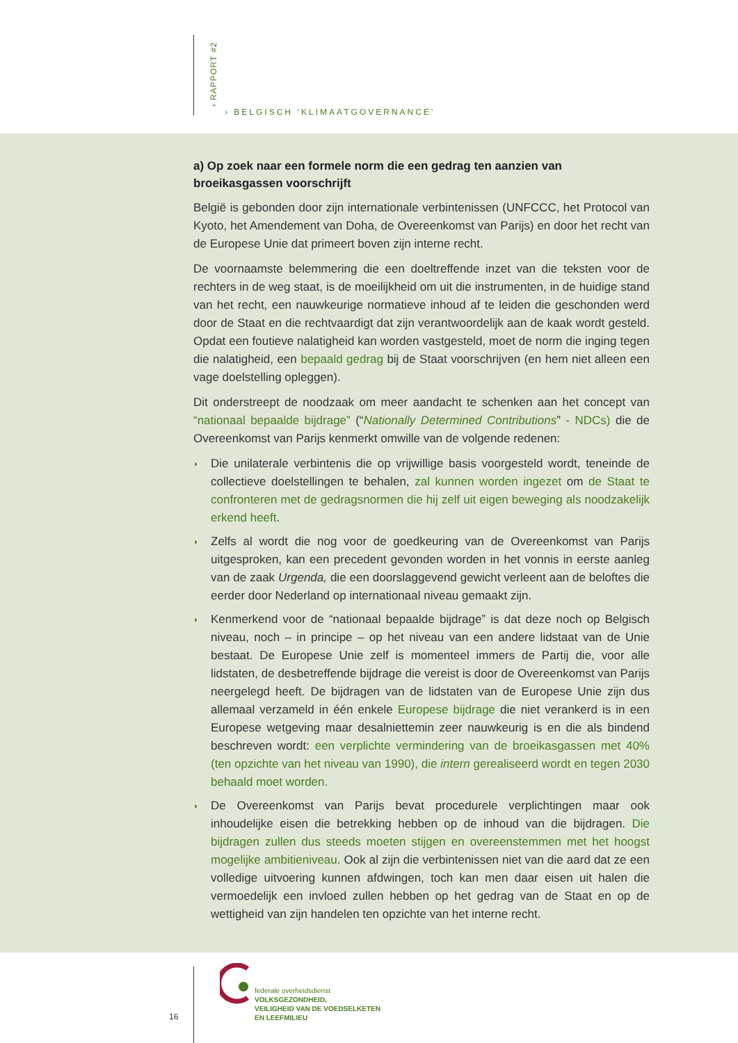› RAPPORT #2
› BELGISCH ‘KLIMAATGOVERNANCE’
a) Op zoek naar een formele norm die een gedrag ten aanzien van broeikasgassen voorschrijft
België is gebonden door zijn internationale verbintenissen (UNFCCC, het Protocol van Kyoto, het Amendement van Doha, de Overeenkomst van Parijs) en door het recht van de Europese Unie dat primeert boven zijn interne recht.
De voornaamste belemmering die een doeltreffende inzet van die teksten voor de rechters in de weg staat, is de moeilijkheid om uit die instrumenten, in de huidige stand van het recht, een nauwkeurige normatieve inhoud af te leiden die geschonden werd door de Staat en die rechtvaardigt dat zijn verantwoordelijk aan de kaak wordt gesteld. Opdat een foutieve nalatigheid kan worden vastgesteld, moet de norm die inging tegen die nalatigheid, een bepaald gedrag bij de Staat voorschrijven (en hem niet alleen een vage doelstelling opleggen).
Dit onderstreept de noodzaak om meer aandacht te schenken aan het concept van “nationaal bepaalde bijdrage” (“Nationally Determined Contributions” - NDCs) die de Overeenkomst van Parijs kenmerkt omwille van de volgende redenen:
◗ Die unilaterale verbintenis die op vrijwillige basis voorgesteld wordt, teneinde de collectieve doelstellingen te behalen, zal kunnen worden ingezet om de Staat te confronteren met de gedragsnormen die hij zelf uit eigen beweging als noodzakelijk erkend heeft.
◗ Zelfs al wordt die nog voor de goedkeuring van de Overeenkomst van Parijs uitgesproken, kan een precedent gevonden worden in het vonnis in eerste aanleg van de zaak Urgenda, die een doorslaggevend gewicht verleent aan de beloftes die eerder door Nederland op internationaal niveau gemaakt zijn.
◗ Kenmerkend voor de “nationaal bepaalde bijdrage” is dat deze noch op Belgisch niveau, noch – in principe – op het niveau van een andere lidstaat van de Unie bestaat. De Europese Unie zelf is momenteel immers de Partij die, voor alle lidstaten, de desbetreffende bijdrage die vereist is door de Overeenkomst van Parijs neergelegd heeft. De bijdragen van de lidstaten van de Europese Unie zijn dus allemaal verzameld in één enkele Europese bijdrage die niet verankerd is in een Europese wetgeving maar desalniettemin zeer nauwkeurig is en die als bindend beschreven wordt: een verplichte vermindering van de broeikasgassen met 40% (ten opzichte van het niveau van 1990), die intern gerealiseerd wordt en tegen 2030 behaald moet worden.
◗ De Overeenkomst van Parijs bevat procedurele verplichtingen maar ook inhoudelijke eisen die betrekking hebben op de inhoud van die bijdragen. Die bijdragen zullen dus steeds moeten stijgen en overeenstemmen met het hoogst mogelijke ambitieniveau. Ook al zijn die verbintenissen niet van die aard dat ze een volledige uitvoering kunnen afdwingen, toch kan men daar eisen uit halen die vermoedelijk een invloed zullen hebben op het gedrag van de Staat en op de wettigheid van zijn handelen ten opzichte van het interne recht.
16
federale overheidsdienst
VOLKSGEZONDHEID,
VEILIGHEID VAN DE VOEDSELKETEN
EN LEEFMILIEU